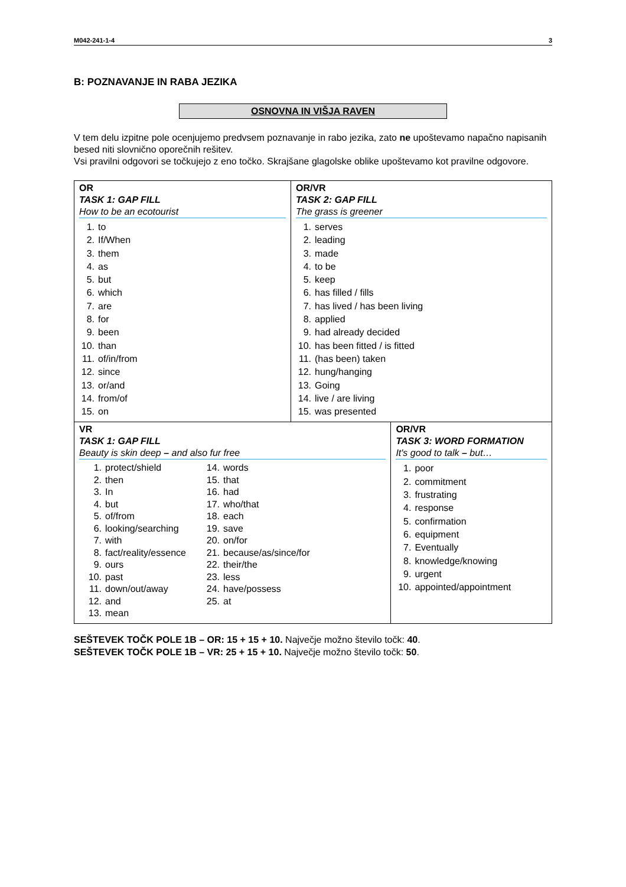M042-241-1-4 3
B: POZNAVANJE IN RABA JEZIKA
OSNOVNA IN VIŠJA RAVEN
V tem delu izpitne pole ocenjujemo predvsem poznavanje in rabo jezika, zato ne upoštevamo napačno napisanih besed niti slovnično oporečnih rešitev.
Vsi pravilni odgovori se točkujejo z eno točko. Skrajšane glagolske oblike upoštevamo kot pravilne odgovore.
| OR TASK 1: GAP FILL How to be an ecotourist 1. to 2. If/When 3. them 4. as 5. but 6. which 7. are 8. for 9. been 10. than 11. of/in/from 12. since 13. or/and 14. from/of 15. on | OR/VR TASK 2: GAP FILL The grass is greener 1. serves 2. leading 3. made 4. to be 5. keep 6. has filled / fills 7. has lived / has been living 8. applied 9. had already decided 10. has been fitted / is fitted 11. (has been) taken 12. hung/hanging 13. Going 14. live / are living 15. was presented | |
| VR TASK 1: GAP FILL Beauty is skin deep – and also fur free 1. protect/shield 2. then 3. In 4. but 5. of/from 6. looking/searching 7. with 8. fact/reality/essence 9. ours 10. past 11. down/out/away 12. and 13. mean 14. words 15. that 16. had 17. who/that 18. each 19. save 20. on/for 21. because/as/since/for 22. their/the 23. less 24. have/possess 25. at | | OR/VR TASK 3: WORD FORMATION It's good to talk – but… 1. poor 2. commitment 3. frustrating 4. response 5. confirmation 6. equipment 7. Eventually 8. knowledge/knowing 9. urgent 10. appointed/appointment |
SEŠTEVEK TOČK POLE 1B – OR: 15 + 15 + 10. Največje možno število točk: 40.
SEŠTEVEK TOČK POLE 1B – VR: 25 + 15 + 10. Največje možno število točk: 50.